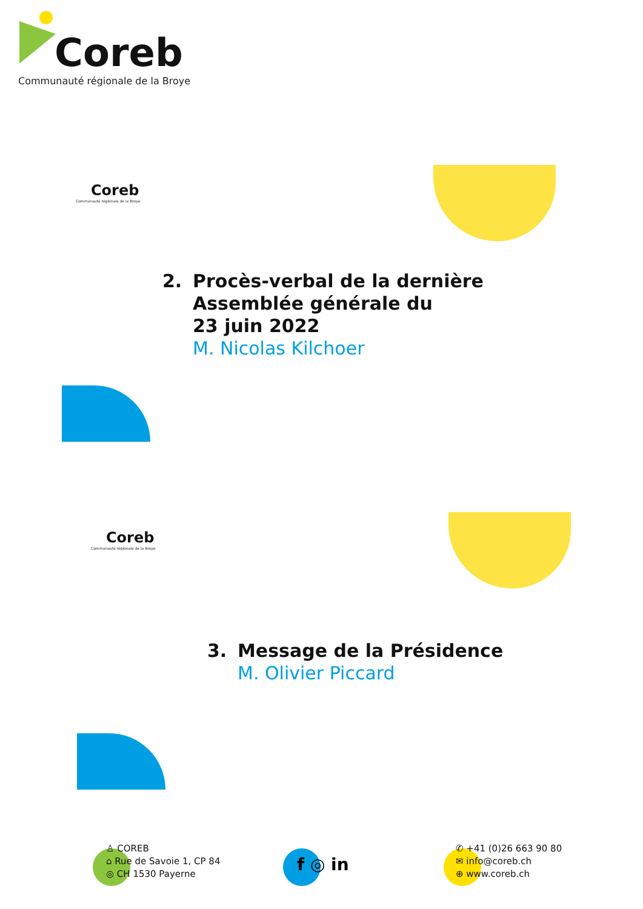Coreb
Communauté régionale de la Broye
Coreb
Communauté régionale de la Broye
2. Procès-verbal de la dernière
Assemblée générale du
23 juin 2022
M. Nicolas Kilchoer
Coreb
Communauté régionale de la Broye
3. Message de la Présidence
M. Olivier Piccard
♙ COREB
⌂ Rue de Savoie 1, CP 84
◎ CH 1530 Payerne
f ◎ in
✆ +41 (0)26 663 90 80
✉ info@coreb.ch
⊕ www.coreb.ch